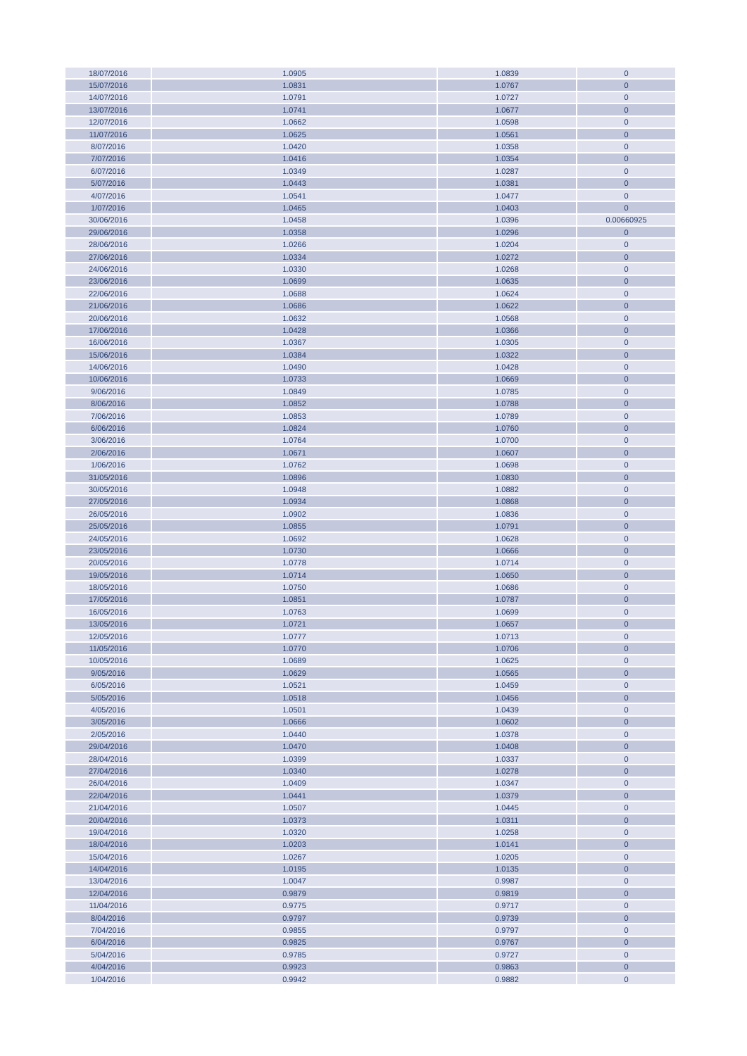| 18/07/2016 | 1.0905 | 1.0839 | 0 |
| 15/07/2016 | 1.0831 | 1.0767 | 0 |
| 14/07/2016 | 1.0791 | 1.0727 | 0 |
| 13/07/2016 | 1.0741 | 1.0677 | 0 |
| 12/07/2016 | 1.0662 | 1.0598 | 0 |
| 11/07/2016 | 1.0625 | 1.0561 | 0 |
| 8/07/2016 | 1.0420 | 1.0358 | 0 |
| 7/07/2016 | 1.0416 | 1.0354 | 0 |
| 6/07/2016 | 1.0349 | 1.0287 | 0 |
| 5/07/2016 | 1.0443 | 1.0381 | 0 |
| 4/07/2016 | 1.0541 | 1.0477 | 0 |
| 1/07/2016 | 1.0465 | 1.0403 | 0 |
| 30/06/2016 | 1.0458 | 1.0396 | 0.00660925 |
| 29/06/2016 | 1.0358 | 1.0296 | 0 |
| 28/06/2016 | 1.0266 | 1.0204 | 0 |
| 27/06/2016 | 1.0334 | 1.0272 | 0 |
| 24/06/2016 | 1.0330 | 1.0268 | 0 |
| 23/06/2016 | 1.0699 | 1.0635 | 0 |
| 22/06/2016 | 1.0688 | 1.0624 | 0 |
| 21/06/2016 | 1.0686 | 1.0622 | 0 |
| 20/06/2016 | 1.0632 | 1.0568 | 0 |
| 17/06/2016 | 1.0428 | 1.0366 | 0 |
| 16/06/2016 | 1.0367 | 1.0305 | 0 |
| 15/06/2016 | 1.0384 | 1.0322 | 0 |
| 14/06/2016 | 1.0490 | 1.0428 | 0 |
| 10/06/2016 | 1.0733 | 1.0669 | 0 |
| 9/06/2016 | 1.0849 | 1.0785 | 0 |
| 8/06/2016 | 1.0852 | 1.0788 | 0 |
| 7/06/2016 | 1.0853 | 1.0789 | 0 |
| 6/06/2016 | 1.0824 | 1.0760 | 0 |
| 3/06/2016 | 1.0764 | 1.0700 | 0 |
| 2/06/2016 | 1.0671 | 1.0607 | 0 |
| 1/06/2016 | 1.0762 | 1.0698 | 0 |
| 31/05/2016 | 1.0896 | 1.0830 | 0 |
| 30/05/2016 | 1.0948 | 1.0882 | 0 |
| 27/05/2016 | 1.0934 | 1.0868 | 0 |
| 26/05/2016 | 1.0902 | 1.0836 | 0 |
| 25/05/2016 | 1.0855 | 1.0791 | 0 |
| 24/05/2016 | 1.0692 | 1.0628 | 0 |
| 23/05/2016 | 1.0730 | 1.0666 | 0 |
| 20/05/2016 | 1.0778 | 1.0714 | 0 |
| 19/05/2016 | 1.0714 | 1.0650 | 0 |
| 18/05/2016 | 1.0750 | 1.0686 | 0 |
| 17/05/2016 | 1.0851 | 1.0787 | 0 |
| 16/05/2016 | 1.0763 | 1.0699 | 0 |
| 13/05/2016 | 1.0721 | 1.0657 | 0 |
| 12/05/2016 | 1.0777 | 1.0713 | 0 |
| 11/05/2016 | 1.0770 | 1.0706 | 0 |
| 10/05/2016 | 1.0689 | 1.0625 | 0 |
| 9/05/2016 | 1.0629 | 1.0565 | 0 |
| 6/05/2016 | 1.0521 | 1.0459 | 0 |
| 5/05/2016 | 1.0518 | 1.0456 | 0 |
| 4/05/2016 | 1.0501 | 1.0439 | 0 |
| 3/05/2016 | 1.0666 | 1.0602 | 0 |
| 2/05/2016 | 1.0440 | 1.0378 | 0 |
| 29/04/2016 | 1.0470 | 1.0408 | 0 |
| 28/04/2016 | 1.0399 | 1.0337 | 0 |
| 27/04/2016 | 1.0340 | 1.0278 | 0 |
| 26/04/2016 | 1.0409 | 1.0347 | 0 |
| 22/04/2016 | 1.0441 | 1.0379 | 0 |
| 21/04/2016 | 1.0507 | 1.0445 | 0 |
| 20/04/2016 | 1.0373 | 1.0311 | 0 |
| 19/04/2016 | 1.0320 | 1.0258 | 0 |
| 18/04/2016 | 1.0203 | 1.0141 | 0 |
| 15/04/2016 | 1.0267 | 1.0205 | 0 |
| 14/04/2016 | 1.0195 | 1.0135 | 0 |
| 13/04/2016 | 1.0047 | 0.9987 | 0 |
| 12/04/2016 | 0.9879 | 0.9819 | 0 |
| 11/04/2016 | 0.9775 | 0.9717 | 0 |
| 8/04/2016 | 0.9797 | 0.9739 | 0 |
| 7/04/2016 | 0.9855 | 0.9797 | 0 |
| 6/04/2016 | 0.9825 | 0.9767 | 0 |
| 5/04/2016 | 0.9785 | 0.9727 | 0 |
| 4/04/2016 | 0.9923 | 0.9863 | 0 |
| 1/04/2016 | 0.9942 | 0.9882 | 0 |